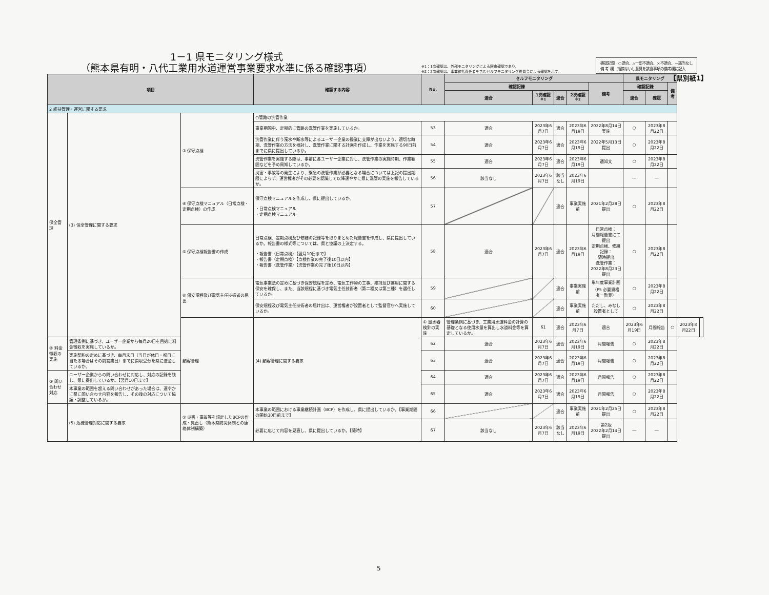【県別紙1】
1－1 県モニタリング様式
（熊本県有明・八代工業用水道運営事業要求水準に係る確認事項）
※1：1次確認は、外部モニタリングによる限査確認であり、
※2：2次確認は、事業統括責任者を含むセルフモニタリング委員会による確認を示す。
確認記録　○適合、△一部不適合、×不適合、－該当なし
備 考 欄　指摘ないし意見を該当事項の備考欄に記入
| 項目 | | | 確認する内容 | No. | セルフモニタリング | | | | | 県モニタリング | | | | |
| --- | --- | --- | --- | --- | --- | --- | --- | --- | --- | --- | --- | --- | --- | --- |
| | | | | | 確認記録 | | | | 備考 | 確認記録 | | 備考 | | |
| | | | | | 適合 | 1次確認<sup>※1</sup> | 適合 | 2次確認<sup>※2</sup> | | 適合 | 確認 | | | |
| 2 維持管理・運営に関する要求 | | | | | | | | | | | | | | |
| 保全管理 | (3) 保全管理に関する要求 | ③ 保守点検 | ○管路の洗管作業 | | | | | | | | | | | |
| | | | 事業期間中、定期的に管路の洗管作業を実施しているか。 | 53 | 適合 | 2023年6月7日 | 適合 | 2023年6月19日 | 2022年8月14日実施 | ○ | 2023年8月22日 | | | |
| | | | 洗管作業に伴う濁水や断水等によるユーザー企業の操業に支障が出ないよう、適切な時期、洗管作業の方法を検討し、洗管作業に関する計画を作成し、作業を実施する90日前までに県に提出しているか。 | 54 | 適合 | 2023年6月7日 | 適合 | 2023年6月19日 | 2022年5月13日提出 | ○ | 2023年8月22日 | | | |
| | | | 洗管作業を実施する際は、事前に各ユーザー企業に対し、洗管作業の実施時期、作業範囲などを予め周知しているか。 | 55 | 適合 | 2023年6月7日 | 適合 | 2023年6月19日 | 通知文 | ○ | 2023年8月22日 | | | |
| | | | 災害・事故等の発生により、緊急の洗管作業が必要となる場合については上記の提出期限によらず、運営権者がその必要を認識して以降速やかに県に洗管の実施を報告しているか。 | 56 | 該当なし | 2023年6月7日 | 該当なし | 2023年6月19日 | | ― | ― | | | |
| | | ④ 保守点検マニュアル（日常点検・定期点検）の作成 | 保守点検マニュアルを作成し、県に提出しているか。 ・日常点検マニュアル ・定期点検マニュアル | 57 | | | 適合 | 事業実施前 | 2021年2月28日提出 | ○ | 2023年8月22日 | | | |
| | | ⑤ 保守点検報告書の作成 | 日常点検、定期点検及び修繕の記録等を取りまとめた報告書を作成し、県に提出しているか。報告書の様式等については、県と協議の上決定する。 ・報告書（日常点検）【翌月10日まで】 ・報告書（定期点検）【点検作業の完了後10日以内】 ・報告書（洗管作業）【洗管作業の完了後10日以内】 | 58 | 適合 | 2023年6月7日 | 適合 | 2023年6月19日 | 日常点検： 月間報告書にて提出 定期点検、修繕記録： 随時提出 洗管作業：2022年8月23日提出 | ○ | 2023年8月22日 | | | |
| | | ⑥ 保安規程及び電気主任技術者の届出 | 電気事業法の定めに基づき保安規程を定め、電気工作物の工事、維持及び運用に関する保安を確保し、また、当該規程に基づき電気主任技術者（第二種又は第三種）を選任しているか。 | 59 | | | 適合 | 事業実施前 | 単年度事業計画 （P5 必要資格者一覧表） | ○ | 2023年8月22日 | | | |
| | | | 保安規程及び電気主任技術者の届け出は、運営権者が設置者として監督官庁へ実施しているか。 | 60 | | | 適合 | 事業実施前 | ただし、みなし設置者として | ○ | 2023年8月22日 | | | |
| | | 顧客管理 | (4) 顧客管理に関する要求 | ① 量水器検針の実施 | 管理条例に基づき、工業用水道料金の計算の基礎となる使用水量を算出し水道料金等を算定しているか。 | 61 | 適合 | 2023年6月7日 | 適合 | 2023年6月19日 | 月間報告 | ○ | 2023年8月22日 | |
| ② 料金徴収の実施 | 管理条例に基づき、ユーザー企業から毎月20日を目処に料金徴収を実施しているか。 | | | 62 | 適合 | 2023年6月7日 | 適合 | 2023年6月19日 | 月間報告 | ○ | 2023年8月22日 | | | |
| | 実施契約の定めに基づき、毎月末日（当日が休日・祝日に当たる場合はその前営業日）までに県収受分を県に送金しているか。 | | | 63 | 適合 | 2023年6月7日 | 適合 | 2023年6月19日 | 月間報告 | ○ | 2023年8月22日 | | | |
| ③ 問い合わせ対応 | ユーザー企業からの問い合わせに対応し、対応の記録を残し、県に提出しているか。【翌月10日まで】 | | | 64 | 適合 | 2023年6月7日 | 適合 | 2023年6月19日 | 月間報告 | ○ | 2023年8月22日 | | | |
| | 本事業の範囲を超える問い合わせがあった場合は、速やかに県に問い合わせ内容を報告し、その後の対応について協議・調整しているか。 | | | 65 | 適合 | 2023年6月7日 | 適合 | 2023年6月19日 | 月間報告 | ○ | 2023年8月22日 | | | |
| | (5) 危機管理対応に関する要求 | ① 災害・事故等を想定したBCPの作成・見直し（熊本県防災体制との連絡体制構築） | 本事業の範囲における事業継続計画（BCP）を作成し、県に提出しているか。【事業期間の開始30日前まで】 | 66 | | | 適合 | 事業実施前 | 2021年2月25日提出 | ○ | 2023年8月22日 | | | |
| | | | 必要に応じて内容を見直し、県に提出しているか。【随時】 | 67 | 該当なし | 2023年6月7日 | 該当なし | 2023年6月19日 | 第2版 2022年2月14日提出 | ― | ― | | | |
5